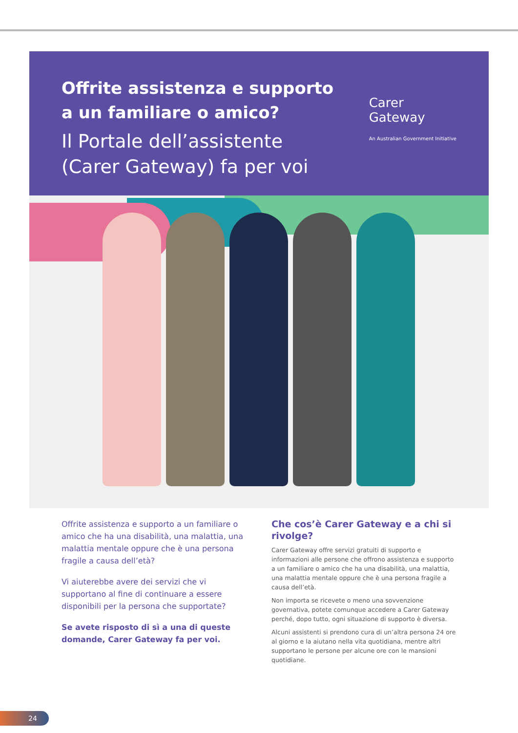Offrite assistenza e supporto
a un familiare o amico?
Il Portale dell’assistente
(Carer Gateway) fa per voi
Carer
Gateway
An Australian Government Initiative
Offrite assistenza e supporto a un familiare o amico che ha una disabilità, una malattia, una malattia mentale oppure che è una persona fragile a causa dell’età?
Vi aiuterebbe avere dei servizi che vi supportano al fine di continuare a essere disponibili per la persona che supportate?
Se avete risposto di sì a una di queste domande, Carer Gateway fa per voi.
Che cos’è Carer Gateway e a chi si rivolge?
Carer Gateway offre servizi gratuiti di supporto e informazioni alle persone che offrono assistenza e supporto a un familiare o amico che ha una disabilità, una malattia, una malattia mentale oppure che è una persona fragile a causa dell’età.
Non importa se ricevete o meno una sovvenzione governativa, potete comunque accedere a Carer Gateway perché, dopo tutto, ogni situazione di supporto è diversa.
Alcuni assistenti si prendono cura di un’altra persona 24 ore al giorno e la aiutano nella vita quotidiana, mentre altri supportano le persone per alcune ore con le mansioni quotidiane.
24